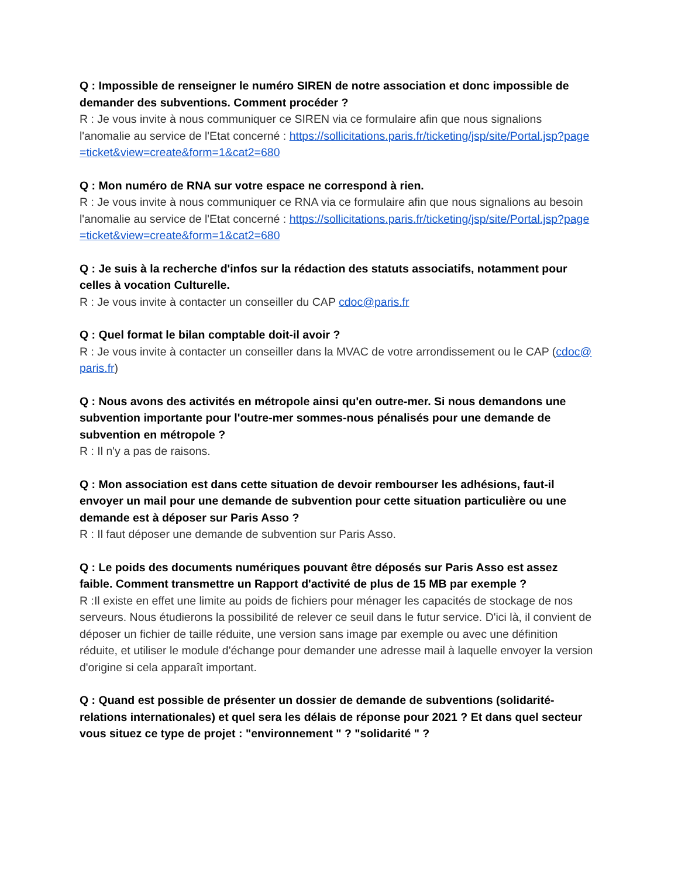Q : Impossible de renseigner le numéro SIREN de notre association et donc impossible de demander des subventions. Comment procéder ?
R : Je vous invite à nous communiquer ce SIREN via ce formulaire afin que nous signalions l'anomalie au service de l'Etat concerné : https://sollicitations.paris.fr/ticketing/jsp/site/Portal.jsp?page=ticket&view=create&form=1&cat2=680
Q : Mon numéro de RNA sur votre espace ne correspond à rien.
R : Je vous invite à nous communiquer ce RNA via ce formulaire afin que nous signalions au besoin l'anomalie au service de l'Etat concerné : https://sollicitations.paris.fr/ticketing/jsp/site/Portal.jsp?page=ticket&view=create&form=1&cat2=680
Q : Je suis à la recherche d'infos sur la rédaction des statuts associatifs, notamment pour celles à vocation Culturelle.
R : Je vous invite à contacter un conseiller du CAP cdoc@paris.fr
Q : Quel format le bilan comptable doit-il avoir ?
R : Je vous invite à contacter un conseiller dans la MVAC de votre arrondissement ou le CAP (cdoc@paris.fr)
Q : Nous avons des activités en métropole ainsi qu'en outre-mer. Si nous demandons une subvention importante pour l'outre-mer sommes-nous pénalisés pour une demande de subvention en métropole ?
R : Il n'y a pas de raisons.
Q : Mon association est dans cette situation de devoir rembourser les adhésions, faut-il envoyer un mail pour une demande de subvention pour cette situation particulière ou une demande est à déposer sur Paris Asso ?
R : Il faut déposer une demande de subvention sur Paris Asso.
Q : Le poids des documents numériques pouvant être déposés sur Paris Asso est assez faible. Comment transmettre un Rapport d'activité de plus de 15 MB par exemple ?
R :Il existe en effet une limite au poids de fichiers pour ménager les capacités de stockage de nos serveurs. Nous étudierons la possibilité de relever ce seuil dans le futur service. D'ici là, il convient de déposer un fichier de taille réduite, une version sans image par exemple ou avec une définition réduite, et utiliser le module d'échange pour demander une adresse mail à laquelle envoyer la version d'origine si cela apparaît important.
Q : Quand est possible de présenter un dossier de demande de subventions (solidarité-relations internationales) et quel sera les délais de réponse pour 2021 ? Et dans quel secteur vous situez ce type de projet : "environnement " ? "solidarité " ?